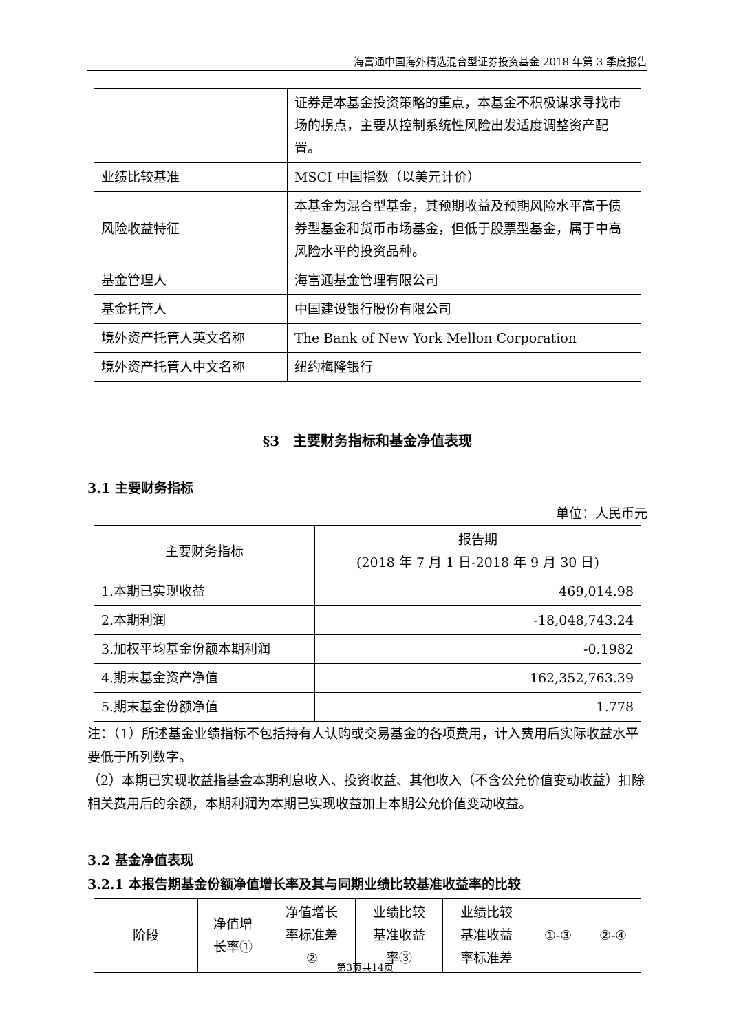海富通中国海外精选混合型证券投资基金 2018 年第 3 季度报告
| | 证券是本基金投资策略的重点，本基金不积极谋求寻找市场的拐点，主要从控制系统性风险出发适度调整资产配置。 |
| 业绩比较基准 | MSCI 中国指数（以美元计价） |
| 风险收益特征 | 本基金为混合型基金，其预期收益及预期风险水平高于债券型基金和货币市场基金，但低于股票型基金，属于中高风险水平的投资品种。 |
| 基金管理人 | 海富通基金管理有限公司 |
| 基金托管人 | 中国建设银行股份有限公司 |
| 境外资产托管人英文名称 | The Bank of New York Mellon Corporation |
| 境外资产托管人中文名称 | 纽约梅隆银行 |
§3　主要财务指标和基金净值表现
3.1 主要财务指标
单位：人民币元
| 主要财务指标 | 报告期 (2018 年 7 月 1 日-2018 年 9 月 30 日) |
| --- | --- |
| 1.本期已实现收益 | 469,014.98 |
| 2.本期利润 | -18,048,743.24 |
| 3.加权平均基金份额本期利润 | -0.1982 |
| 4.期末基金资产净值 | 162,352,763.39 |
| 5.期末基金份额净值 | 1.778 |
注：（1）所述基金业绩指标不包括持有人认购或交易基金的各项费用，计入费用后实际收益水平要低于所列数字。
（2）本期已实现收益指基金本期利息收入、投资收益、其他收入（不含公允价值变动收益）扣除相关费用后的余额，本期利润为本期已实现收益加上本期公允价值变动收益。
3.2 基金净值表现
3.2.1 本报告期基金份额净值增长率及其与同期业绩比较基准收益率的比较
| 阶段 | 净值增 长率① | 净值增长 率标准差 ② | 业绩比较 基准收益 率③ | 业绩比较 基准收益 率标准差 | ①-③ | ②-④ |
| --- | --- | --- | --- | --- | --- | --- |
第3页共14页